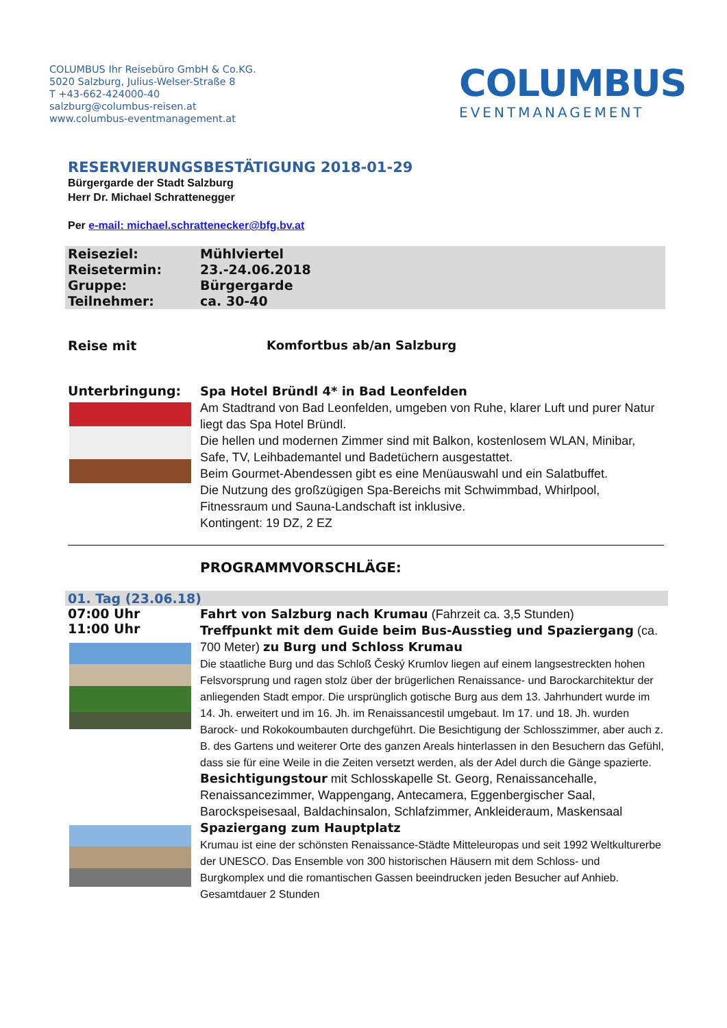COLUMBUS Ihr Reisebüro GmbH & Co.KG.
5020 Salzburg, Julius-Welser-Straße 8
T +43-662-424000-40
salzburg@columbus-reisen.at
www.columbus-eventmanagement.at
COLUMBUS
EVENTMANAGEMENT
RESERVIERUNGSBESTÄTIGUNG 2018-01-29
Bürgergarde der Stadt Salzburg
Herr Dr. Michael Schrattenegger
Per e-mail: michael.schrattenecker@bfg.bv.at
| Reiseziel: | Mühlviertel |
| Reisetermin: | 23.-24.06.2018 |
| Gruppe: | Bürgergarde |
| Teilnehmer: | ca. 30-40 |
Reise mit Komfortbus ab/an Salzburg
Unterbringung:
Spa Hotel Bründl 4* in Bad Leonfelden
Am Stadtrand von Bad Leonfelden, umgeben von Ruhe, klarer Luft und purer Natur liegt das Spa Hotel Bründl.
Die hellen und modernen Zimmer sind mit Balkon, kostenlosem WLAN, Minibar, Safe, TV, Leihbademantel und Badetüchern ausgestattet.
Beim Gourmet-Abendessen gibt es eine Menüauswahl und ein Salatbuffet.
Die Nutzung des großzügigen Spa-Bereichs mit Schwimmbad, Whirlpool, Fitnessraum und Sauna-Landschaft ist inklusive.
Kontingent: 19 DZ, 2 EZ
PROGRAMMVORSCHLÄGE:
01. Tag (23.06.18)
07:00 Uhr
11:00 Uhr
Fahrt von Salzburg nach Krumau (Fahrzeit ca. 3,5 Stunden)
Treffpunkt mit dem Guide beim Bus-Ausstieg und Spaziergang (ca. 700 Meter) zu Burg und Schloss Krumau
Die staatliche Burg und das Schloß Český Krumlov liegen auf einem langsestreckten hohen Felsvorsprung und ragen stolz über der brügerlichen Renaissance- und Barockarchitektur der anliegenden Stadt empor. Die ursprünglich gotische Burg aus dem 13. Jahrhundert wurde im 14. Jh. erweitert und im 16. Jh. im Renaissancestil umgebaut. Im 17. und 18. Jh. wurden Barock- und Rokokoumbauten durchgeführt. Die Besichtigung der Schlosszimmer, aber auch z. B. des Gartens und weiterer Orte des ganzen Areals hinterlassen in den Besuchern das Gefühl, dass sie für eine Weile in die Zeiten versetzt werden, als der Adel durch die Gänge spazierte. Besichtigungstour mit Schlosskapelle St. Georg, Renaissancehalle, Renaissancezimmer, Wappengang, Antecamera, Eggenbergischer Saal, Barockspeisesaal, Baldachinsalon, Schlafzimmer, Ankleideraum, Maskensaal Spaziergang zum Hauptplatz
Krumau ist eine der schönsten Renaissance-Städte Mitteleuropas und seit 1992 Weltkulturerbe der UNESCO. Das Ensemble von 300 historischen Häusern mit dem Schloss- und Burgkomplex und die romantischen Gassen beeindrucken jeden Besucher auf Anhieb.
Gesamtdauer 2 Stunden